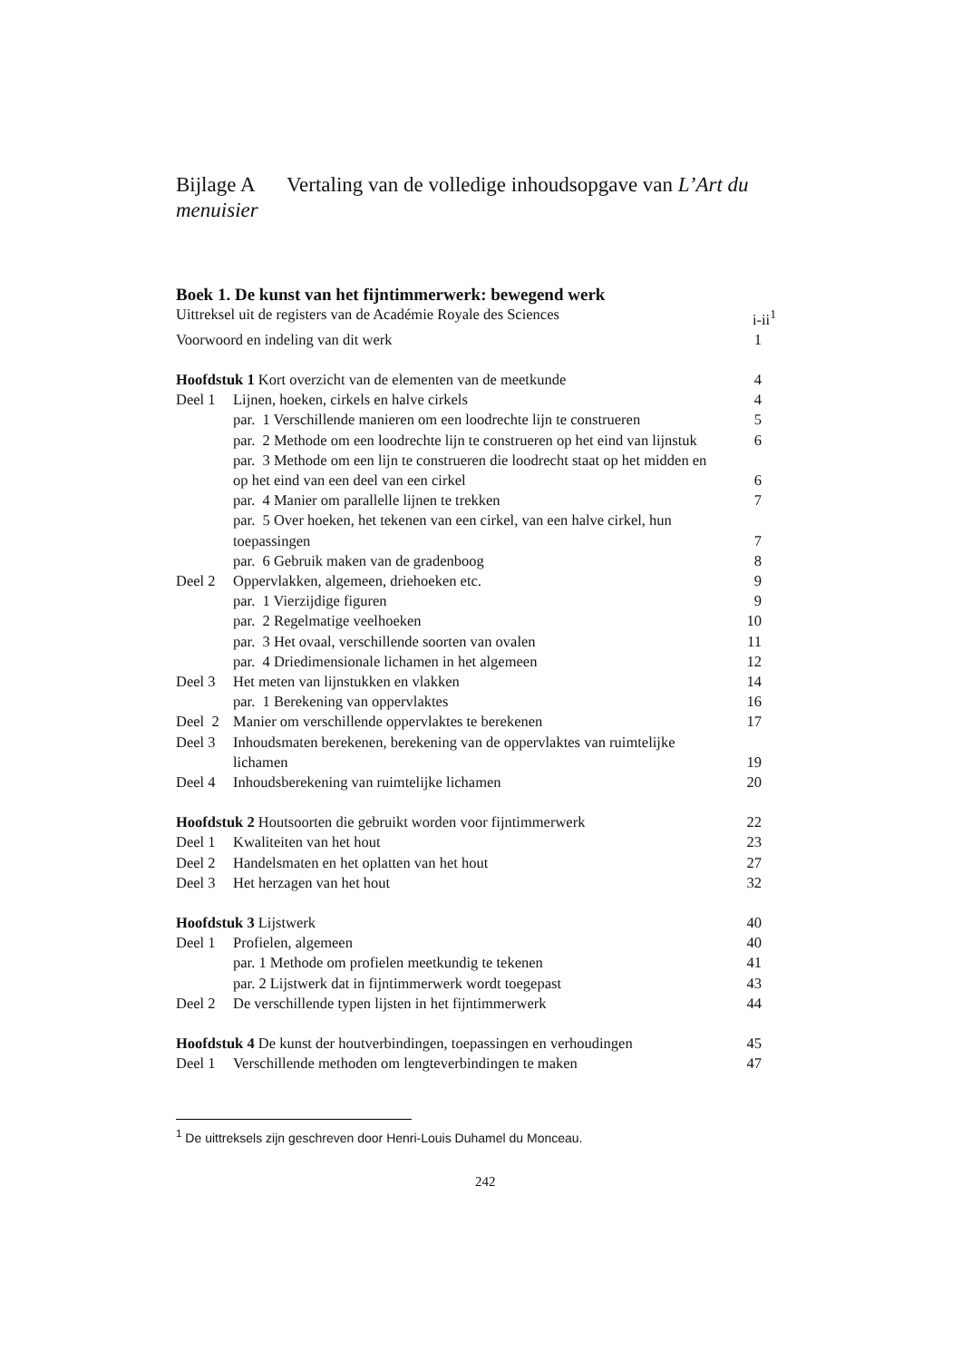Bijlage A Vertaling van de volledige inhoudsopgave van L’Art du menuisier
Boek 1. De kunst van het fijntimmerwerk: bewegend werk
Uittreksel uit de registers van de Académie Royale des Sciences i-ii<sup>1</sup>
Voorwoord en indeling van dit werk 1
Hoofdstuk 1 Kort overzicht van de elementen van de meetkunde 4
Deel 1 Lijnen, hoeken, cirkels en halve cirkels 4
par. 1 Verschillende manieren om een loodrechte lijn te construeren 5
par. 2 Methode om een loodrechte lijn te construeren op het eind van lijnstuk 6
par. 3 Methode om een lijn te construeren die loodrecht staat op het midden en op het eind van een deel van een cirkel 6
par. 4 Manier om parallelle lijnen te trekken 7
par. 5 Over hoeken, het tekenen van een cirkel, van een halve cirkel, hun toepassingen 7
par. 6 Gebruik maken van de gradenboog 8
Deel 2 Oppervlakken, algemeen, driehoeken etc. 9
par. 1 Vierzijdige figuren 9
par. 2 Regelmatige veelhoeken 10
par. 3 Het ovaal, verschillende soorten van ovalen 11
par. 4 Driedimensionale lichamen in het algemeen 12
Deel 3 Het meten van lijnstukken en vlakken 14
par. 1 Berekening van oppervlaktes 16
Deel 2 Manier om verschillende oppervlaktes te berekenen 17
Deel 3 Inhoudsmaten berekenen, berekening van de oppervlaktes van ruimtelijke lichamen 19
Deel 4 Inhoudsberekening van ruimtelijke lichamen 20
Hoofdstuk 2 Houtsoorten die gebruikt worden voor fijntimmerwerk 22
Deel 1 Kwaliteiten van het hout 23
Deel 2 Handelsmaten en het oplatten van het hout 27
Deel 3 Het herzagen van het hout 32
Hoofdstuk 3 Lijstwerk 40
Deel 1 Profielen, algemeen 40
par. 1 Methode om profielen meetkundig te tekenen 41
par. 2 Lijstwerk dat in fijntimmerwerk wordt toegepast 43
Deel 2 De verschillende typen lijsten in het fijntimmerwerk 44
Hoofdstuk 4 De kunst der houtverbindingen, toepassingen en verhoudingen 45
Deel 1 Verschillende methoden om lengteverbindingen te maken 47
<sup>1</sup> De uittreksels zijn geschreven door Henri-Louis Duhamel du Monceau.
242